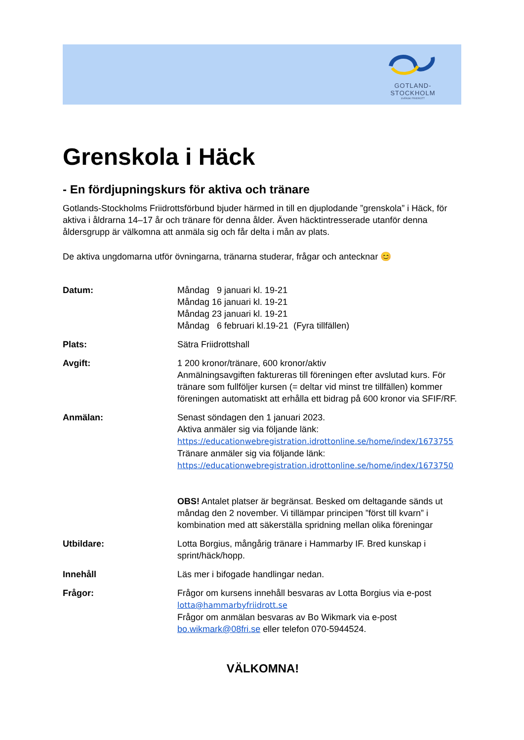GOTLAND-STOCKHOLM
SVENSK FRIIDROTT
Grenskola i Häck
- En fördjupningskurs för aktiva och tränare
Gotlands-Stockholms Friidrottsförbund bjuder härmed in till en djuplodande ”grenskola” i Häck, för aktiva i åldrarna 14–17 år och tränare för denna ålder. Även häcktintresserade utanför denna åldersgrupp är välkomna att anmäla sig och får delta i mån av plats.
De aktiva ungdomarna utför övningarna, tränarna studerar, frågar och antecknar 😊
Datum: Måndag 9 januari kl. 19-21
Måndag 16 januari kl. 19-21
Måndag 23 januari kl. 19-21
Måndag 6 februari kl.19-21 (Fyra tillfällen)
Plats: Sätra Friidrottshall
Avgift: 1 200 kronor/tränare, 600 kronor/aktiv
Anmälningsavgiften faktureras till föreningen efter avslutad kurs. För tränare som fullföljer kursen (= deltar vid minst tre tillfällen) kommer föreningen automatiskt att erhålla ett bidrag på 600 kronor via SFIF/RF.
Anmälan: Senast söndagen den 1 januari 2023.
Aktiva anmäler sig via följande länk:
https://educationwebregistration.idrottonline.se/home/index/1673755
Tränare anmäler sig via följande länk:
https://educationwebregistration.idrottonline.se/home/index/1673750
OBS! Antalet platser är begränsat. Besked om deltagande sänds ut måndag den 2 november. Vi tillämpar principen ”först till kvarn” i kombination med att säkerställa spridning mellan olika föreningar
Utbildare: Lotta Borgius, mångårig tränare i Hammarby IF. Bred kunskap i sprint/häck/hopp.
Innehåll Läs mer i bifogade handlingar nedan.
Frågor: Frågor om kursens innehåll besvaras av Lotta Borgius via e-post
lotta@hammarbyfriidrott.se
Frågor om anmälan besvaras av Bo Wikmark via e-post
bo.wikmark@08fri.se eller telefon 070-5944524.
VÄLKOMNA!